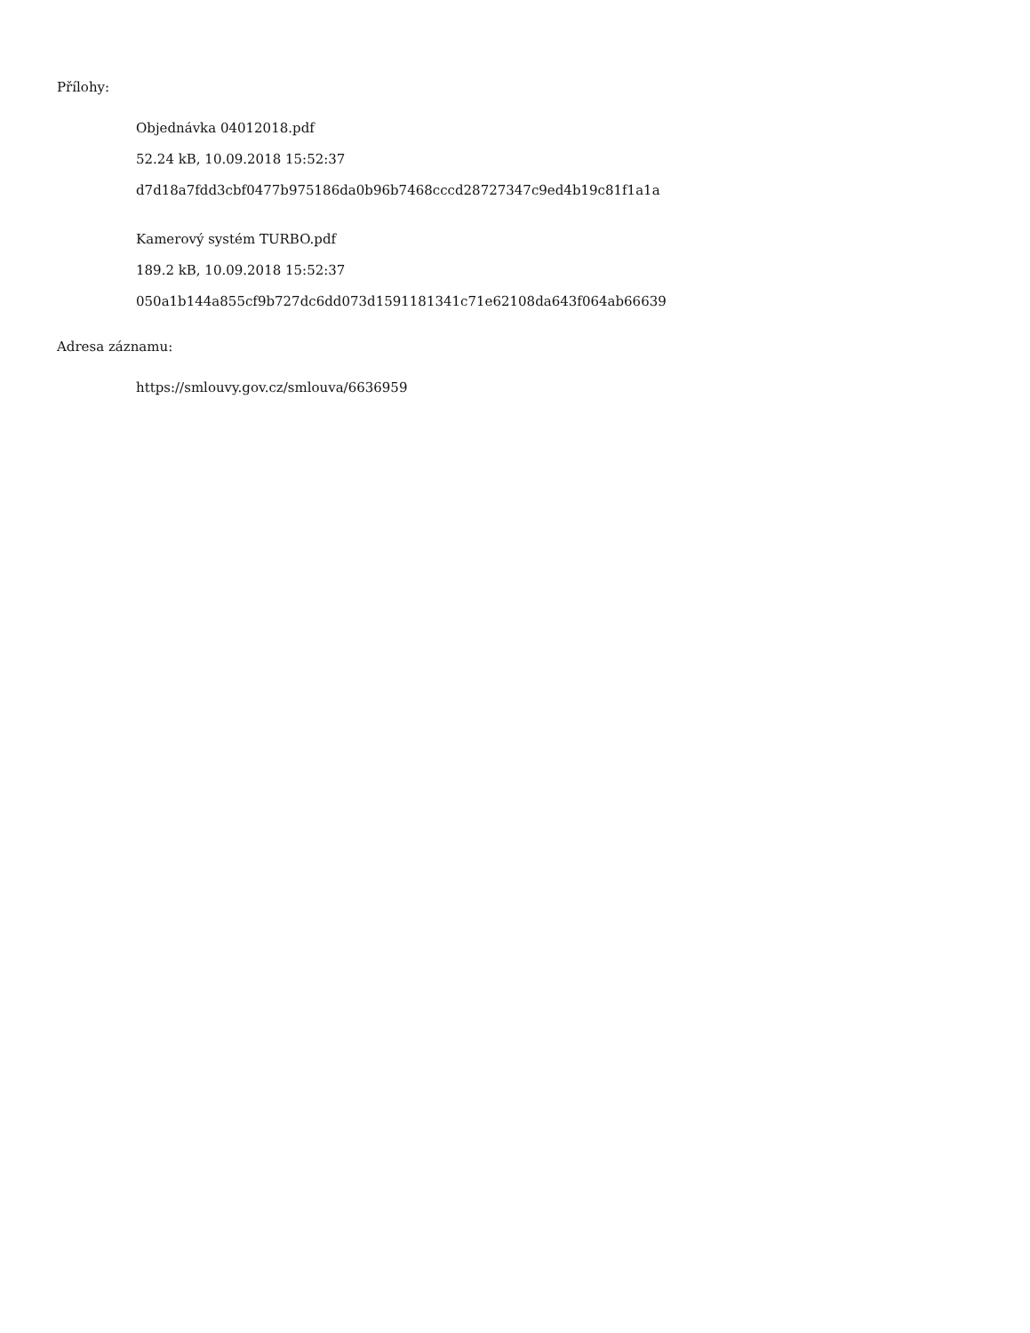Přílohy:
Objednávka 04012018.pdf
52.24 kB, 10.09.2018 15:52:37
d7d18a7fdd3cbf0477b975186da0b96b7468cccd28727347c9ed4b19c81f1a1a
Kamerový systém TURBO.pdf
189.2 kB, 10.09.2018 15:52:37
050a1b144a855cf9b727dc6dd073d1591181341c71e62108da643f064ab66639
Adresa záznamu:
https://smlouvy.gov.cz/smlouva/6636959